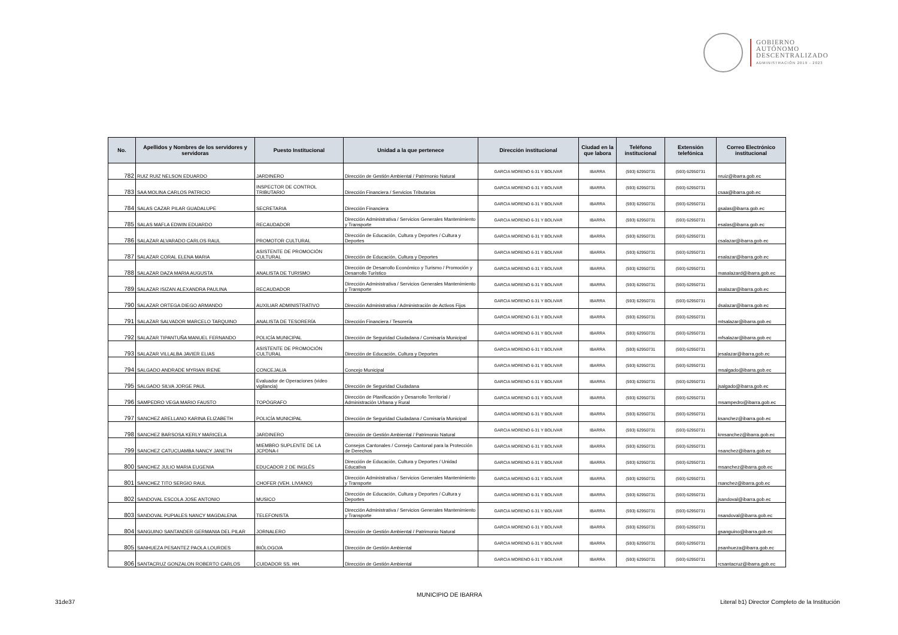GOBIERNO
AUTÓNOMO
DESCENTRALIZADO
ADMINISTRACIÓN 2019 - 2023
| No. | Apellidos y Nombres de los servidores y servidoras | Puesto Institucional | Unidad a la que pertenece | Dirección institucional | Ciudad en la que labora | Teléfono institucional | Extensión telefónica | Correo Electrónico institucional |
| --- | --- | --- | --- | --- | --- | --- | --- | --- |
| 782 | RUIZ RUIZ NELSON EDUARDO | JARDINERO | Dirección de Gestión Ambiental / Patrimonio Natural | GARCIA MORENO 6-31 Y BOLIVAR | IBARRA | (593) 62950731 | (593) 62950731 | nruiz@ibarra.gob.ec |
| 783 | SAA MOLINA CARLOS PATRICIO | INSPECTOR DE CONTROL TRIBUTARIO | Dirección Financiera / Servicios Tributarios | GARCIA MORENO 6-31 Y BOLIVAR | IBARRA | (593) 62950731 | (593) 62950731 | csaa@ibarra.gob.ec |
| 784 | SALAS CAZAR PILAR GUADALUPE | SECRETARIA | Dirección Financiera | GARCIA MORENO 6-31 Y BOLIVAR | IBARRA | (593) 62950731 | (593) 62950731 | gsalas@ibarra.gob.ec |
| 785 | SALAS MAFLA EDWIN EDUARDO | RECAUDADOR | Dirección Administrativa / Servicios Generales Mantenimiento y Transporte | GARCIA MORENO 6-31 Y BOLIVAR | IBARRA | (593) 62950731 | (593) 62950731 | esalas@ibarra.gob.ec |
| 786 | SALAZAR ALVARADO CARLOS RAUL | PROMOTOR CULTURAL | Dirección de Educación, Cultura y Deportes / Cultura y Deportes | GARCIA MORENO 6-31 Y BOLIVAR | IBARRA | (593) 62950731 | (593) 62950731 | csalazar@ibarra.gob.ec |
| 787 | SALAZAR CORAL ELENA MARIA | ASISTENTE DE PROMOCIÓN CULTURAL | Dirección de Educación, Cultura y Deportes | GARCIA MORENO 6-31 Y BOLIVAR | IBARRA | (593) 62950731 | (593) 62950731 | esalazar@ibarra.gob.ec |
| 788 | SALAZAR DAZA MARIA AUGUSTA | ANALISTA DE TURISMO | Dirección de Desarrollo Económico y Turismo / Promoción y Desarrollo Turístico | GARCIA MORENO 6-31 Y BOLIVAR | IBARRA | (593) 62950731 | (593) 62950731 | masalazard@ibarra.gob.ec |
| 789 | SALAZAR ISIZAN ALEXANDRA PAULINA | RECAUDADOR | Dirección Administrativa / Servicios Generales Mantenimiento y Transporte | GARCIA MORENO 6-31 Y BOLIVAR | IBARRA | (593) 62950731 | (593) 62950731 | asalazar@ibarra.gob.ec |
| 790 | SALAZAR ORTEGA DIEGO ARMANDO | AUXILIAR ADMINISTRATIVO | Dirección Administrativa / Administración de Activos Fijos | GARCIA MORENO 6-31 Y BOLIVAR | IBARRA | (593) 62950731 | (593) 62950731 | dsalazar@ibarra.gob.ec |
| 791 | SALAZAR SALVADOR MARCELO TARQUINO | ANALISTA DE TESORERÍA | Dirección Financiera / Tesorería | GARCIA MORENO 6-31 Y BOLIVAR | IBARRA | (593) 62950731 | (593) 62950731 | mtsalazar@ibarra.gob.ec |
| 792 | SALAZAR TIPANTUÑA MANUEL FERNANDO | POLICÍA MUNICIPAL | Dirección de Seguridad Ciudadana / Comisaría Municipal | GARCIA MORENO 6-31 Y BOLIVAR | IBARRA | (593) 62950731 | (593) 62950731 | mfsalazar@ibarra.gob.ec |
| 793 | SALAZAR VILLALBA JAVIER ELIAS | ASISTENTE DE PROMOCIÓN CULTURAL | Dirección de Educación, Cultura y Deportes | GARCIA MORENO 6-31 Y BOLIVAR | IBARRA | (593) 62950731 | (593) 62950731 | jesalazar@ibarra.gob.ec |
| 794 | SALGADO ANDRADE MYRIAN IRENE | CONCEJAL/A | Concejo Municipal | GARCIA MORENO 6-31 Y BOLIVAR | IBARRA | (593) 62950731 | (593) 62950731 | msalgado@ibarra.gob.ec |
| 795 | SALGADO SILVA JORGE PAUL | Evaluador de Operaciones (video vigilancia) | Dirección de Seguridad Ciudadana | GARCIA MORENO 6-31 Y BOLIVAR | IBARRA | (593) 62950731 | (593) 62950731 | jsalgado@ibarra.gob.ec |
| 796 | SAMPEDRO VEGA MARIO FAUSTO | TOPÓGRAFO | Dirección de Planificación y Desarrollo Territorial / Administración Urbana y Rural | GARCIA MORENO 6-31 Y BOLIVAR | IBARRA | (593) 62950731 | (593) 62950731 | msampedro@ibarra.gob.ec |
| 797 | SANCHEZ ARELLANO KARINA ELIZABETH | POLICÍA MUNICIPAL | Dirección de Seguridad Ciudadana / Comisaría Municipal | GARCIA MORENO 6-31 Y BOLIVAR | IBARRA | (593) 62950731 | (593) 62950731 | ksanchez@ibarra.gob.ec |
| 798 | SANCHEZ BARSOSA KERLY MARICELA | JARDINERO | Dirección de Gestión Ambiental / Patrimonio Natural | GARCIA MORENO 6-31 Y BOLIVAR | IBARRA | (593) 62950731 | (593) 62950731 | kmsanchez@ibarra.gob.ec |
| 799 | SANCHEZ CATUCUAMBA NANCY JANETH | MIEMBRO SUPLENTE DE LA JCPDNA-I | Consejos Cantonales / Consejo Cantonal para la Protección de Derechos | GARCIA MORENO 6-31 Y BOLIVAR | IBARRA | (593) 62950731 | (593) 62950731 | nsanchez@ibarra.gob.ec |
| 800 | SANCHEZ JULIO MARIA EUGENIA | EDUCADOR 2 DE INGLÉS | Dirección de Educación, Cultura y Deportes / Unidad Educativa | GARCIA MORENO 6-31 Y BOLIVAR | IBARRA | (593) 62950731 | (593) 62950731 | msanchez@ibarra.gob.ec |
| 801 | SANCHEZ TITO SERGIO RAUL | CHOFER (VEH. LIVIANO) | Dirección Administrativa / Servicios Generales Mantenimiento y Transporte | GARCIA MORENO 6-31 Y BOLIVAR | IBARRA | (593) 62950731 | (593) 62950731 | rsanchez@ibarra.gob.ec |
| 802 | SANDOVAL ESCOLA JOSE ANTONIO | MUSICO | Dirección de Educación, Cultura y Deportes / Cultura y Deportes | GARCIA MORENO 6-31 Y BOLIVAR | IBARRA | (593) 62950731 | (593) 62950731 | jsandoval@ibarra.gob.ec |
| 803 | SANDOVAL PUPIALES NANCY MAGDALENA | TELEFONISTA | Dirección Administrativa / Servicios Generales Mantenimiento y Transporte | GARCIA MORENO 6-31 Y BOLIVAR | IBARRA | (593) 62950731 | (593) 62950731 | nsandoval@ibarra.gob.ec |
| 804 | SANGUINO SANTANDER GERMANIA DEL PILAR | JORNALERO | Dirección de Gestión Ambiental / Patrimonio Natural | GARCIA MORENO 6-31 Y BOLIVAR | IBARRA | (593) 62950731 | (593) 62950731 | gsanguino@ibarra.gob.ec |
| 805 | SANHUEZA PESANTEZ PAOLA LOURDES | BIÓLOGO/A | Dirección de Gestión Ambiental | GARCIA MORENO 6-31 Y BOLIVAR | IBARRA | (593) 62950731 | (593) 62950731 | psanhueza@ibarra.gob.ec |
| 806 | SANTACRUZ GONZALON ROBERTO CARLOS | CUIDADOR SS. HH. | Dirección de Gestión Ambiental | GARCIA MORENO 6-31 Y BOLIVAR | IBARRA | (593) 62950731 | (593) 62950731 | rcsantacruz@ibarra.gob.ec |
MUNICIPIO DE IBARRA
31de37
Literal b1) Director Completo de la Institución